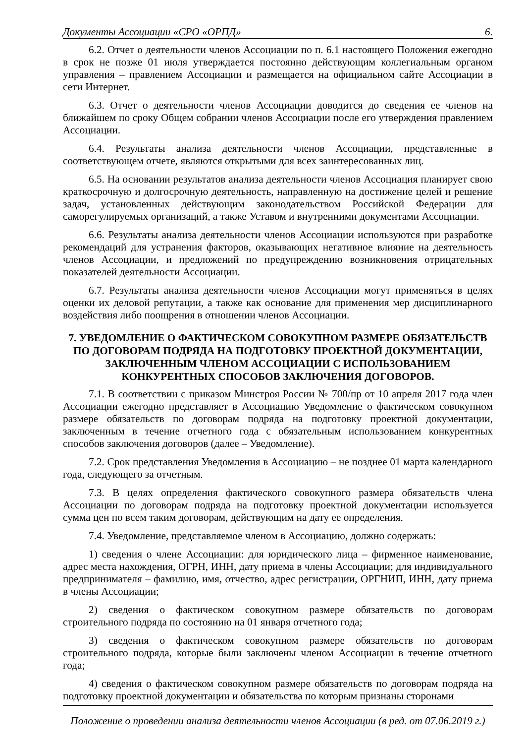Документы Ассоциации «СРО «ОРПД» 6.
6.2. Отчет о деятельности членов Ассоциации по п. 6.1 настоящего Положения ежегодно в срок не позже 01 июля утверждается постоянно действующим коллегиальным органом управления – правлением Ассоциации и размещается на официальном сайте Ассоциации в сети Интернет.
6.3. Отчет о деятельности членов Ассоциации доводится до сведения ее членов на ближайшем по сроку Общем собрании членов Ассоциации после его утверждения правлением Ассоциации.
6.4. Результаты анализа деятельности членов Ассоциации, представленные в соответствующем отчете, являются открытыми для всех заинтересованных лиц.
6.5. На основании результатов анализа деятельности членов Ассоциация планирует свою краткосрочную и долгосрочную деятельность, направленную на достижение целей и решение задач, установленных действующим законодательством Российской Федерации для саморегулируемых организаций, а также Уставом и внутренними документами Ассоциации.
6.6. Результаты анализа деятельности членов Ассоциации используются при разработке рекомендаций для устранения факторов, оказывающих негативное влияние на деятельность членов Ассоциации, и предложений по предупреждению возникновения отрицательных показателей деятельности Ассоциации.
6.7. Результаты анализа деятельности членов Ассоциации могут применяться в целях оценки их деловой репутации, а также как основание для применения мер дисциплинарного воздействия либо поощрения в отношении членов Ассоциации.
7. УВЕДОМЛЕНИЕ О ФАКТИЧЕСКОМ СОВОКУПНОМ РАЗМЕРЕ ОБЯЗАТЕЛЬСТВ ПО ДОГОВОРАМ ПОДРЯДА НА ПОДГОТОВКУ ПРОЕКТНОЙ ДОКУМЕНТАЦИИ, ЗАКЛЮЧЕННЫМ ЧЛЕНОМ АССОЦИАЦИИ С ИСПОЛЬЗОВАНИЕМ КОНКУРЕНТНЫХ СПОСОБОВ ЗАКЛЮЧЕНИЯ ДОГОВОРОВ.
7.1. В соответствии с приказом Минстроя России № 700/пр от 10 апреля 2017 года член Ассоциации ежегодно представляет в Ассоциацию Уведомление о фактическом совокупном размере обязательств по договорам подряда на подготовку проектной документации, заключенным в течение отчетного года с обязательным использованием конкурентных способов заключения договоров (далее – Уведомление).
7.2. Срок представления Уведомления в Ассоциацию – не позднее 01 марта календарного года, следующего за отчетным.
7.3. В целях определения фактического совокупного размера обязательств члена Ассоциации по договорам подряда на подготовку проектной документации используется сумма цен по всем таким договорам, действующим на дату ее определения.
7.4. Уведомление, представляемое членом в Ассоциацию, должно содержать:
1) сведения о члене Ассоциации: для юридического лица – фирменное наименование, адрес места нахождения, ОГРН, ИНН, дату приема в члены Ассоциации; для индивидуального предпринимателя – фамилию, имя, отчество, адрес регистрации, ОРГНИП, ИНН, дату приема в члены Ассоциации;
2) сведения о фактическом совокупном размере обязательств по договорам строительного подряда по состоянию на 01 января отчетного года;
3) сведения о фактическом совокупном размере обязательств по договорам строительного подряда, которые были заключены членом Ассоциации в течение отчетного года;
4) сведения о фактическом совокупном размере обязательств по договорам подряда на подготовку проектной документации и обязательства по которым признаны сторонами
Положение о проведении анализа деятельности членов Ассоциации (в ред. от 07.06.2019 г.)